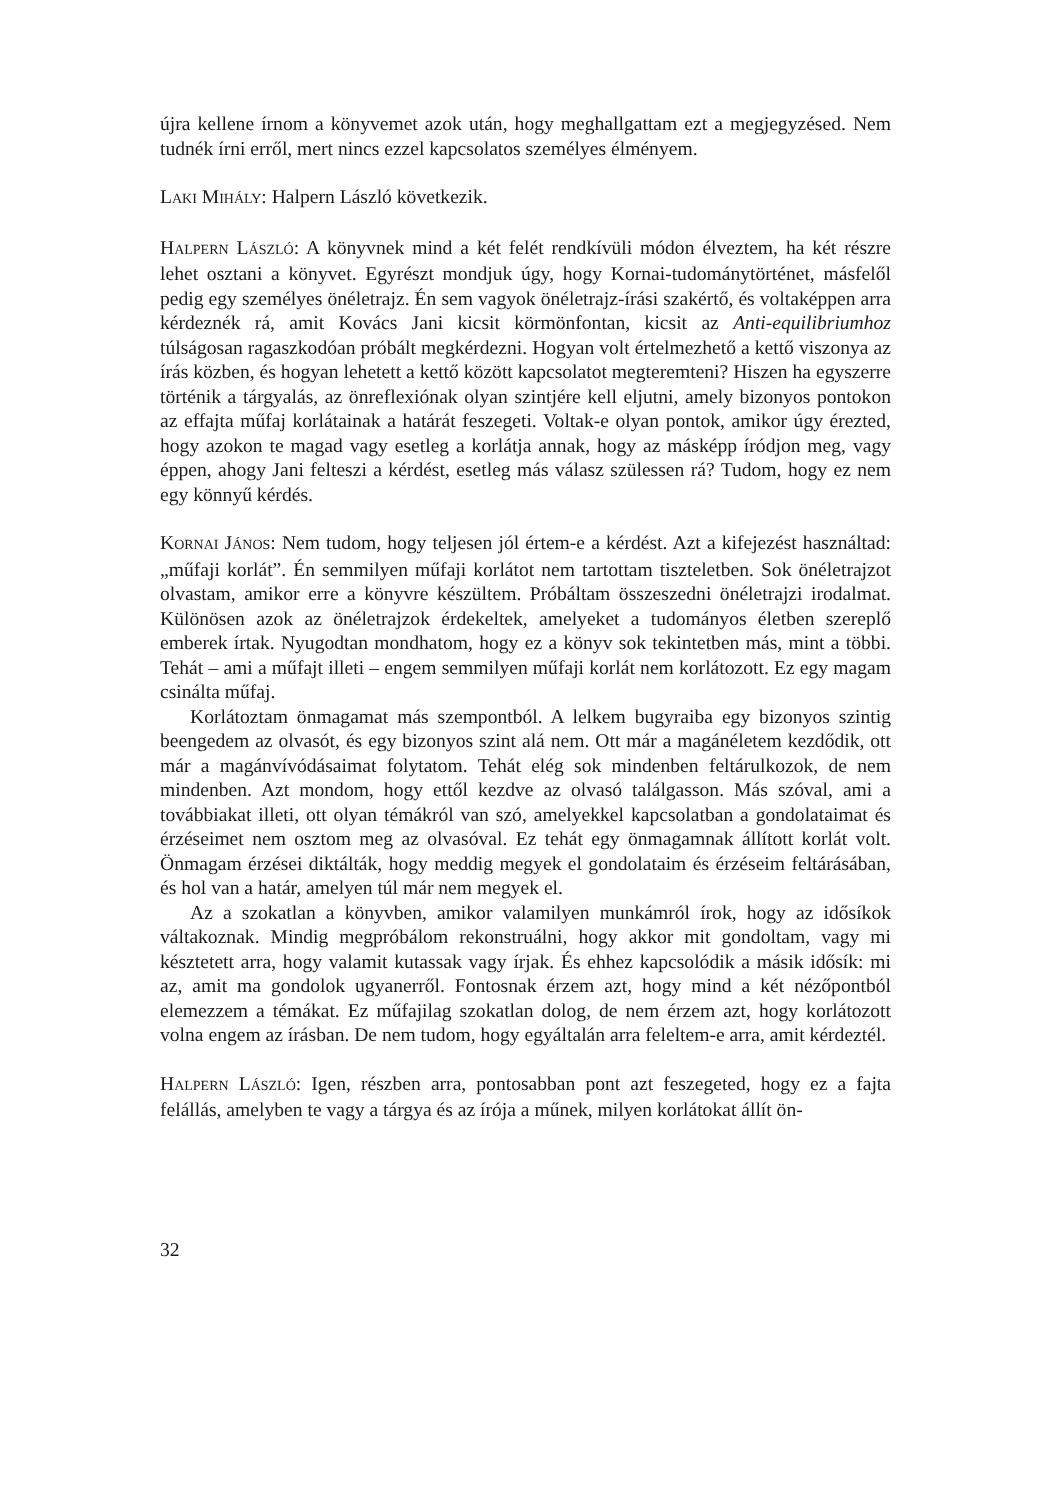újra kellene írnom a könyvemet azok után, hogy meghallgattam ezt a megjegyzé­sed. Nem tudnék írni erről, mert nincs ezzel kapcsolatos személyes élményem.
LAKI MIHÁLY: Halpern László következik.
HALPERN LÁSZLÓ: A könyvnek mind a két felét rendkívüli módon élveztem, ha két részre lehet osztani a könyvet. Egyrészt mondjuk úgy, hogy Kornai-tudománytör­ténet, másfelől pedig egy személyes önéletrajz. Én sem vagyok önéletrajz-írási szak­értő, és voltaképpen arra kérdeznék rá, amit Kovács Jani kicsit körmönfontan, ki­csit az Anti-equilibriumhoz túlságosan ragaszkodóan próbált megkérdezni. Hogyan volt értelmezhető a kettő viszonya az írás közben, és hogyan lehetett a kettő kö­zött kapcsolatot megteremteni? Hiszen ha egyszerre történik a tárgyalás, az önref­lexiónak olyan szintjére kell eljutni, amely bizonyos pontokon az effajta műfaj korlátainak a határát feszegeti. Voltak-e olyan pontok, amikor úgy érezted, hogy azokon te magad vagy esetleg a korlátja annak, hogy az másképp íródjon meg, vagy éppen, ahogy Jani felteszi a kérdést, esetleg más válasz szülessen rá? Tudom, hogy ez nem egy könnyű kérdés.
KORNAI JÁNOS: Nem tudom, hogy teljesen jól értem-e a kérdést. Azt a kifejezést hasz­náltad: „műfaji korlát”. Én semmilyen műfaji korlátot nem tartottam tiszteletben. Sok önéletrajzot olvastam, amikor erre a könyvre készültem. Próbáltam összeszed­ni önéletrajzi irodalmat. Különösen azok az önéletrajzok érdekeltek, amelyeket a tudományos életben szereplő emberek írtak. Nyugodtan mondhatom, hogy ez a könyv sok tekintetben más, mint a többi. Tehát – ami a műfajt illeti – engem sem­milyen műfaji korlát nem korlátozott. Ez egy magam csinálta műfaj.
Korlátoztam önmagamat más szempontból. A lelkem bugyraiba egy bizonyos szintig beengedem az olvasót, és egy bizonyos szint alá nem. Ott már a magánéle­tem kezdődik, ott már a magánvívódásaimat folytatom. Tehát elég sok minden­ben feltárulkozok, de nem mindenben. Azt mondom, hogy ettől kezdve az olvasó találgasson. Más szóval, ami a továbbiakat illeti, ott olyan témákról van szó, ame­lyekkel kapcsolatban a gondolataimat és érzéseimet nem osztom meg az olvasó­val. Ez tehát egy önmagamnak állított korlát volt. Önmagam érzései diktálták, hogy meddig megyek el gondolataim és érzéseim feltárásában, és hol van a határ, ame­lyen túl már nem megyek el.
Az a szokatlan a könyvben, amikor valamilyen munkámról írok, hogy az idősí­kok váltakoznak. Mindig megpróbálom rekonstruálni, hogy akkor mit gondoltam, vagy mi késztetett arra, hogy valamit kutassak vagy írjak. És ehhez kapcsolódik a másik idősík: mi az, amit ma gondolok ugyanerről. Fontosnak érzem azt, hogy mind a két nézőpontból elemezzem a témákat. Ez műfajilag szokatlan dolog, de nem érzem azt, hogy korlátozott volna engem az írásban. De nem tudom, hogy egyáltalán arra feleltem-e arra, amit kérdeztél.
HALPERN LÁSZLÓ: Igen, részben arra, pontosabban pont azt feszegeted, hogy ez a fajta felállás, amelyben te vagy a tárgya és az írója a műnek, milyen korlátokat állít ön-
32